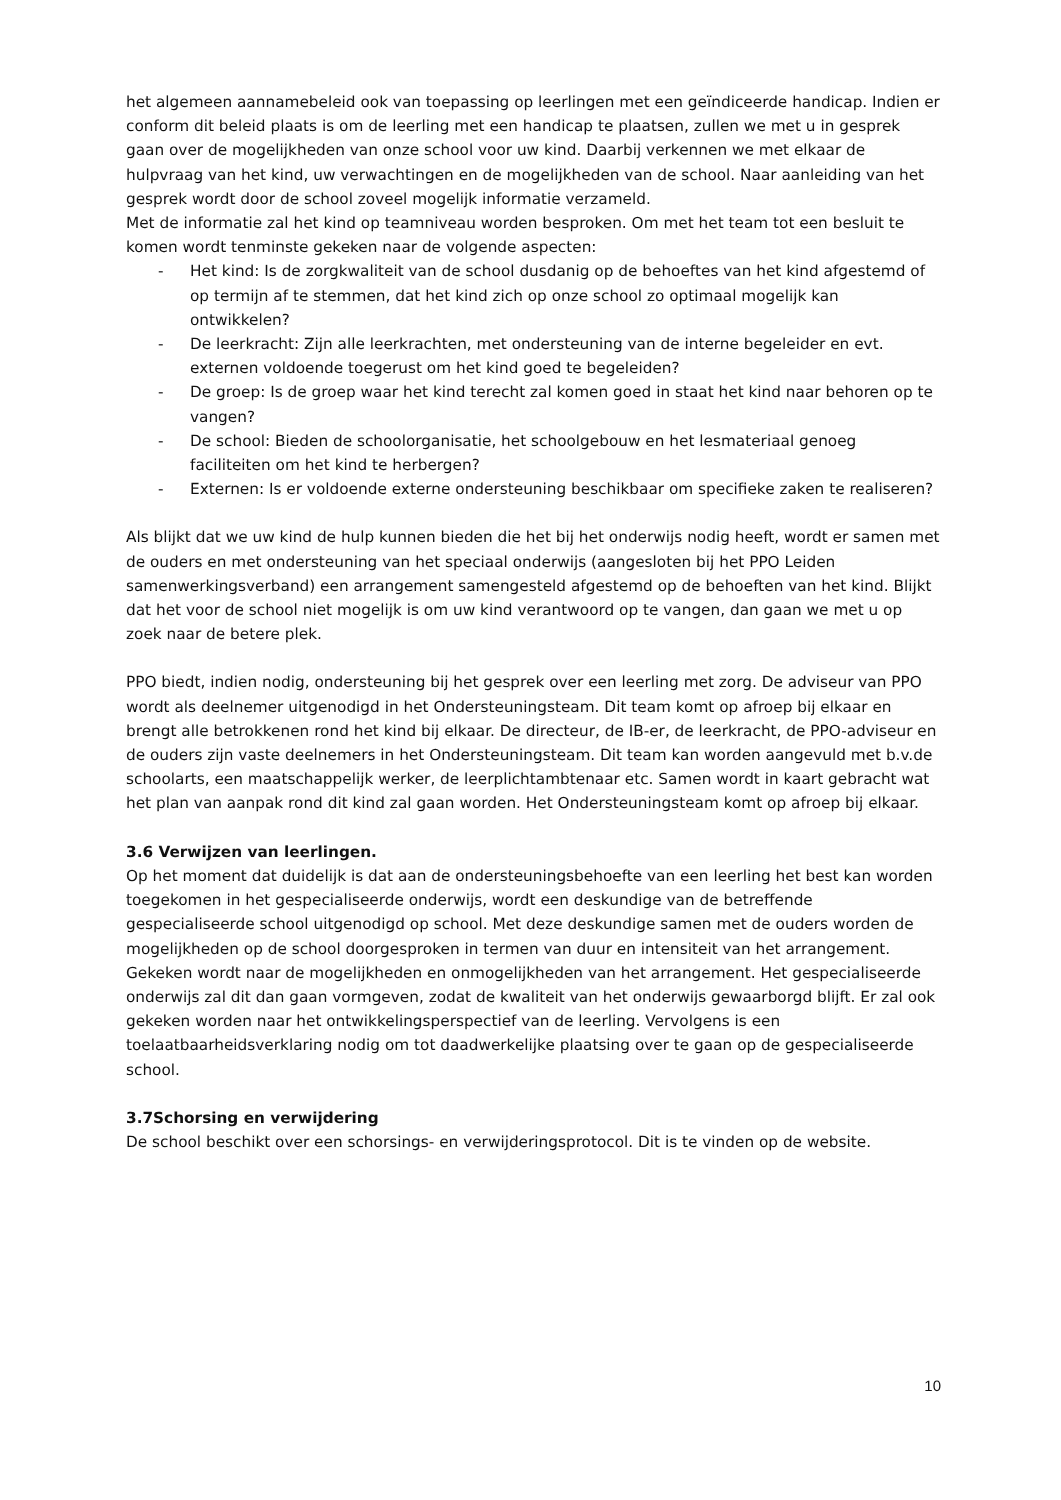het algemeen aannamebeleid ook van toepassing op leerlingen met een geïndiceerde handicap. Indien er conform dit beleid plaats is om de leerling met een handicap te plaatsen, zullen we met u in gesprek gaan over de mogelijkheden van onze school voor uw kind. Daarbij verkennen we met elkaar de hulpvraag van het kind, uw verwachtingen en de mogelijkheden van de school. Naar aanleiding van het gesprek wordt door de school zoveel mogelijk informatie verzameld.
Met de informatie zal het kind op teamniveau worden besproken. Om met het team tot een besluit te komen wordt tenminste gekeken naar de volgende aspecten:
- Het kind: Is de zorgkwaliteit van de school dusdanig op de behoeftes van het kind afgestemd of op termijn af te stemmen, dat het kind zich op onze school zo optimaal mogelijk kan ontwikkelen?
- De leerkracht: Zijn alle leerkrachten, met ondersteuning van de interne begeleider en evt. externen voldoende toegerust om het kind goed te begeleiden?
- De groep: Is de groep waar het kind terecht zal komen goed in staat het kind naar behoren op te vangen?
- De school: Bieden de schoolorganisatie, het schoolgebouw en het lesmateriaal genoeg faciliteiten om het kind te herbergen?
- Externen: Is er voldoende externe ondersteuning beschikbaar om specifieke zaken te realiseren?
Als blijkt dat we uw kind de hulp kunnen bieden die het bij het onderwijs nodig heeft, wordt er samen met de ouders en met ondersteuning van het speciaal onderwijs (aangesloten bij het PPO Leiden samenwerkingsverband) een arrangement samengesteld afgestemd op de behoeften van het kind. Blijkt dat het voor de school niet mogelijk is om uw kind verantwoord op te vangen, dan gaan we met u op zoek naar de betere plek.
PPO biedt, indien nodig, ondersteuning bij het gesprek over een leerling met zorg. De adviseur van PPO wordt als deelnemer uitgenodigd in het Ondersteuningsteam. Dit team komt op afroep bij elkaar en brengt alle betrokkenen rond het kind bij elkaar. De directeur, de IB-er, de leerkracht, de PPO-adviseur en de ouders zijn vaste deelnemers in het Ondersteuningsteam. Dit team kan worden aangevuld met b.v.de schoolarts, een maatschappelijk werker, de leerplichtambtenaar etc. Samen wordt in kaart gebracht wat het plan van aanpak rond dit kind zal gaan worden. Het Ondersteuningsteam komt op afroep bij elkaar.
3.6 Verwijzen van leerlingen.
Op het moment dat duidelijk is dat aan de ondersteuningsbehoefte van een leerling het best kan worden toegekomen in het gespecialiseerde onderwijs, wordt een deskundige van de betreffende gespecialiseerde school uitgenodigd op school. Met deze deskundige samen met de ouders worden de mogelijkheden op de school doorgesproken in termen van duur en intensiteit van het arrangement. Gekeken wordt naar de mogelijkheden en onmogelijkheden van het arrangement. Het gespecialiseerde onderwijs zal dit dan gaan vormgeven, zodat de kwaliteit van het onderwijs gewaarborgd blijft. Er zal ook gekeken worden naar het ontwikkelingsperspectief van de leerling. Vervolgens is een toelaatbaarheidsverklaring nodig om tot daadwerkelijke plaatsing over te gaan op de gespecialiseerde school.
3.7Schorsing en verwijdering
De school beschikt over een schorsings- en verwijderingsprotocol. Dit is te vinden op de website.
10